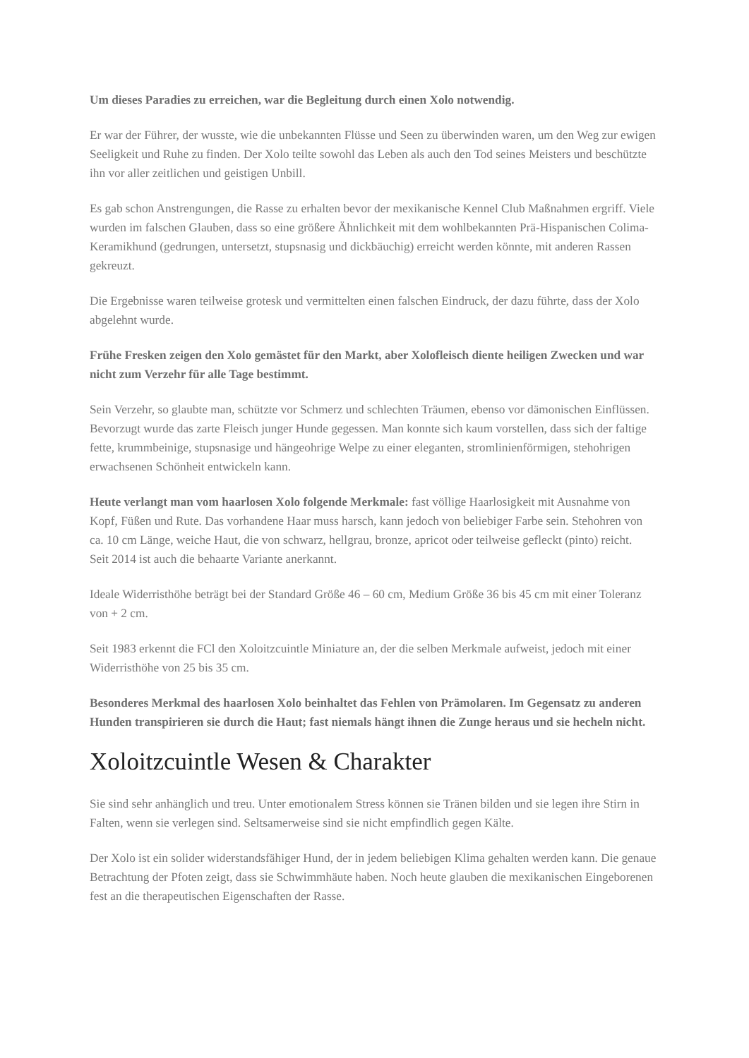Um dieses Paradies zu erreichen, war die Begleitung durch einen Xolo notwendig.
Er war der Führer, der wusste, wie die unbekannten Flüsse und Seen zu überwinden waren, um den Weg zur ewigen Seeligkeit und Ruhe zu finden. Der Xolo teilte sowohl das Leben als auch den Tod seines Meisters und beschützte ihn vor aller zeitlichen und geistigen Unbill.
Es gab schon Anstrengungen, die Rasse zu erhalten bevor der mexikanische Kennel Club Maßnahmen ergriff. Viele wurden im falschen Glauben, dass so eine größere Ähnlichkeit mit dem wohlbekannten Prä-Hispanischen Colima-Keramikhund (gedrungen, untersetzt, stupsnasig und dickbäuchig) erreicht werden könnte, mit anderen Rassen gekreuzt.
Die Ergebnisse waren teilweise grotesk und vermittelten einen falschen Eindruck, der dazu führte, dass der Xolo abgelehnt wurde.
Frühe Fresken zeigen den Xolo gemästet für den Markt, aber Xolofleisch diente heiligen Zwecken und war nicht zum Verzehr für alle Tage bestimmt.
Sein Verzehr, so glaubte man, schützte vor Schmerz und schlechten Träumen, ebenso vor dämonischen Einflüssen. Bevorzugt wurde das zarte Fleisch junger Hunde gegessen. Man konnte sich kaum vorstellen, dass sich der faltige fette, krummbeinige, stupsnasige und hängeohrige Welpe zu einer eleganten, stromlinienförmigen, stehohrigen erwachsenen Schönheit entwickeln kann.
Heute verlangt man vom haarlosen Xolo folgende Merkmale: fast völlige Haarlosigkeit mit Ausnahme von Kopf, Füßen und Rute. Das vorhandene Haar muss harsch, kann jedoch von beliebiger Farbe sein. Stehohren von ca. 10 cm Länge, weiche Haut, die von schwarz, hellgrau, bronze, apricot oder teilweise gefleckt (pinto) reicht.
Seit 2014 ist auch die behaarte Variante anerkannt.
Ideale Widerristhöhe beträgt bei der Standard Größe 46 – 60 cm, Medium Größe 36 bis 45 cm mit einer Toleranz von + 2 cm.
Seit 1983 erkennt die FCl den Xoloitzcuintle Miniature an, der die selben Merkmale aufweist, jedoch mit einer Widerristhöhe von 25 bis 35 cm.
Besonderes Merkmal des haarlosen Xolo beinhaltet das Fehlen von Prämolaren. Im Gegensatz zu anderen Hunden transpirieren sie durch die Haut; fast niemals hängt ihnen die Zunge heraus und sie hecheln nicht.
Xoloitzcuintle Wesen & Charakter
Sie sind sehr anhänglich und treu. Unter emotionalem Stress können sie Tränen bilden und sie legen ihre Stirn in Falten, wenn sie verlegen sind. Seltsamerweise sind sie nicht empfindlich gegen Kälte.
Der Xolo ist ein solider widerstandsfähiger Hund, der in jedem beliebigen Klima gehalten werden kann. Die genaue Betrachtung der Pfoten zeigt, dass sie Schwimmhäute haben. Noch heute glauben die mexikanischen Eingeborenen fest an die therapeutischen Eigenschaften der Rasse.